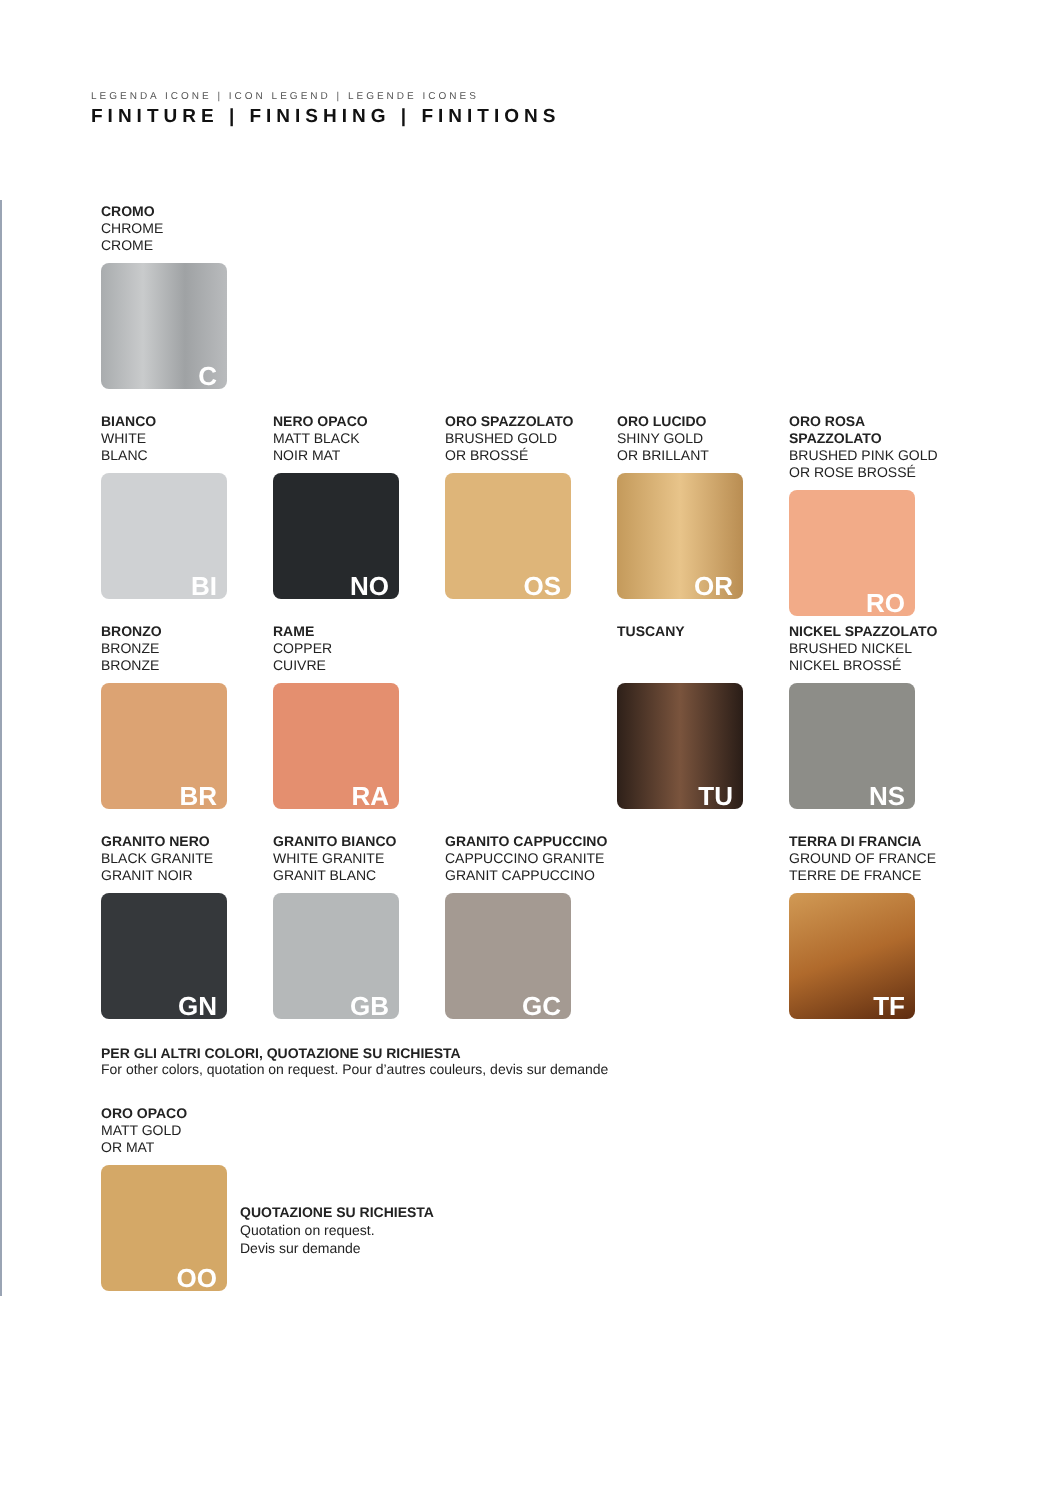LEGENDA ICONE | ICON LEGEND | LEGENDE ICONES
FINITURE | FINISHING | FINITIONS
CROMO
CHROME
CROME
C
BIANCO
WHITE
BLANC
BI
NERO OPACO
MATT BLACK
NOIR MAT
NO
ORO SPAZZOLATO
BRUSHED GOLD
OR BROSSÉ
OS
ORO LUCIDO
SHINY GOLD
OR BRILLANT
OR
ORO ROSA SPAZZOLATO
BRUSHED PINK GOLD
OR ROSE BROSSÉ
RO
BRONZO
BRONZE
BRONZE
BR
RAME
COPPER
CUIVRE
RA
TUSCANY
TU
NICKEL SPAZZOLATO
BRUSHED NICKEL
NICKEL BROSSÉ
NS
GRANITO NERO
BLACK GRANITE
GRANIT NOIR
GN
GRANITO BIANCO
WHITE GRANITE
GRANIT BLANC
GB
GRANITO CAPPUCCINO
CAPPUCCINO GRANITE
GRANIT CAPPUCCINO
GC
TERRA DI FRANCIA
GROUND OF FRANCE
TERRE DE FRANCE
TF
PER GLI ALTRI COLORI, QUOTAZIONE SU RICHIESTA
For other colors, quotation on request. Pour d’autres couleurs, devis sur demande
ORO OPACO
MATT GOLD
OR MAT
OO
QUOTAZIONE SU RICHIESTA
Quotation on request.
Devis sur demande